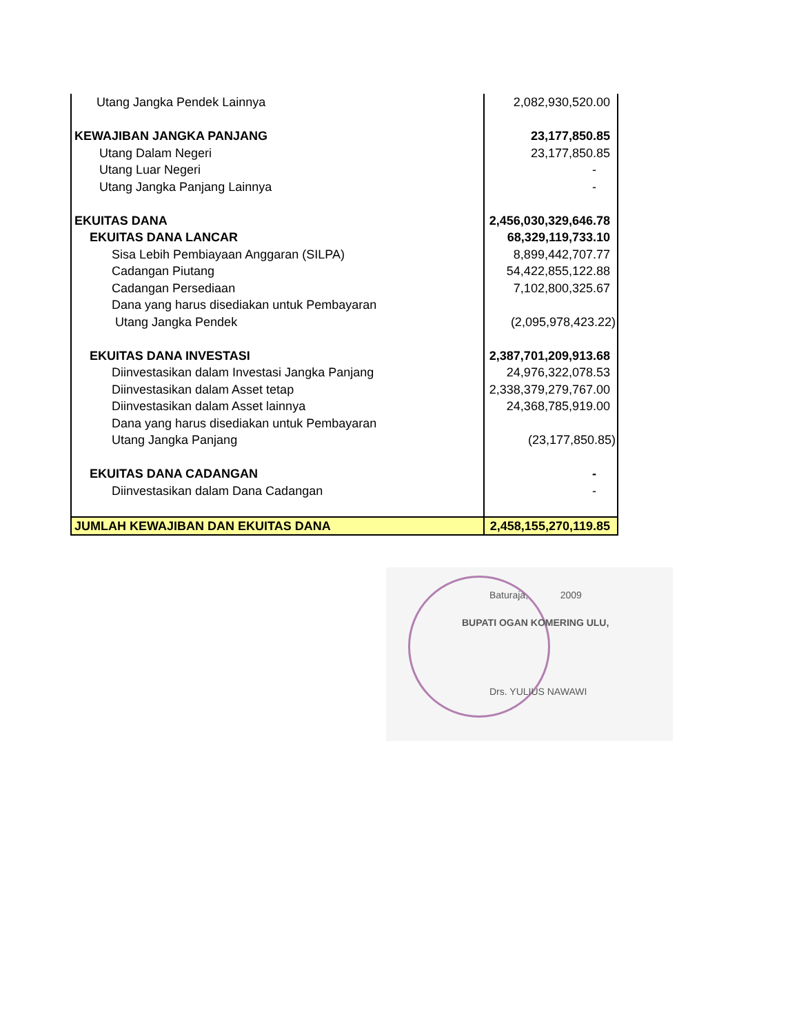| Utang Jangka Pendek Lainnya | 2,082,930,520.00 |
| KEWAJIBAN JANGKA PANJANG | 23,177,850.85 |
| Utang Dalam Negeri | 23,177,850.85 |
| Utang Luar Negeri | - |
| Utang Jangka Panjang Lainnya | - |
| EKUITAS DANA | 2,456,030,329,646.78 |
| EKUITAS DANA LANCAR | 68,329,119,733.10 |
| Sisa Lebih Pembiayaan Anggaran (SILPA) | 8,899,442,707.77 |
| Cadangan Piutang | 54,422,855,122.88 |
| Cadangan Persediaan | 7,102,800,325.67 |
| Dana yang harus disediakan untuk Pembayaran | |
| Utang Jangka Pendek | (2,095,978,423.22) |
| EKUITAS DANA INVESTASI | 2,387,701,209,913.68 |
| Diinvestasikan dalam Investasi Jangka Panjang | 24,976,322,078.53 |
| Diinvestasikan dalam Asset tetap | 2,338,379,279,767.00 |
| Diinvestasikan dalam Asset lainnya | 24,368,785,919.00 |
| Dana yang harus disediakan untuk Pembayaran | |
| Utang Jangka Panjang | (23,177,850.85) |
| EKUITAS DANA CADANGAN | - |
| Diinvestasikan dalam Dana Cadangan | - |
| JUMLAH KEWAJIBAN DAN EKUITAS DANA | 2,458,155,270,119.85 |
Baturaja, 2009
BUPATI OGAN KOMERING ULU,
Drs. YULIUS NAWAWI